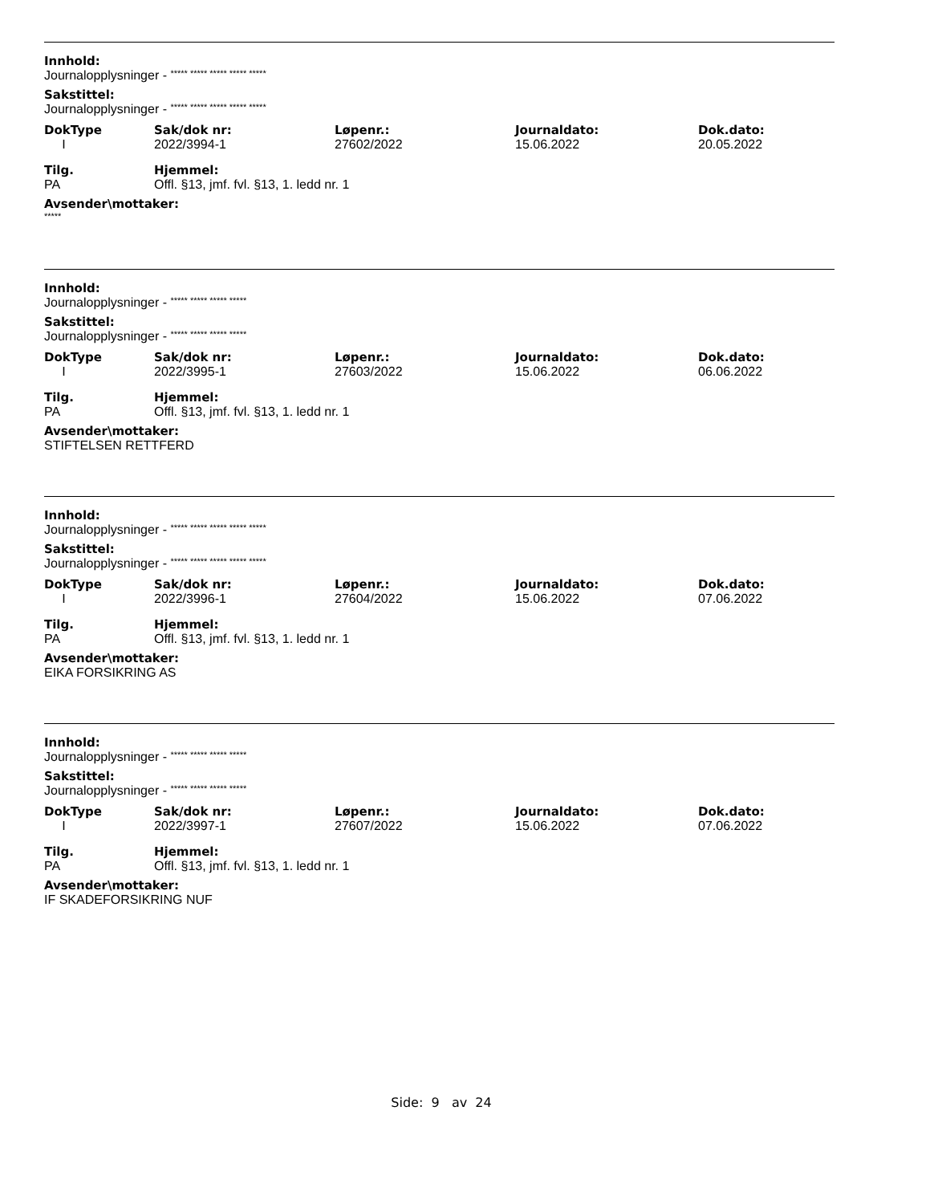Innhold:
Journalopplysninger - ***** ***** ***** ***** *****
Sakstittel:
Journalopplysninger - ***** ***** ***** ***** *****
| DokType | Sak/dok nr: | Løpenr.: | Journaldato: | Dok.dato: |
| --- | --- | --- | --- | --- |
| I | 2022/3994-1 | 27602/2022 | 15.06.2022 | 20.05.2022 |
| Tilg. | Hjemmel: |
| --- | --- |
| PA | Offl. §13, jmf. fvl. §13, 1. ledd nr. 1 |
Avsender\mottaker:
*****
Innhold:
Journalopplysninger - ***** ***** ***** *****
Sakstittel:
Journalopplysninger - ***** ***** ***** *****
| DokType | Sak/dok nr: | Løpenr.: | Journaldato: | Dok.dato: |
| --- | --- | --- | --- | --- |
| I | 2022/3995-1 | 27603/2022 | 15.06.2022 | 06.06.2022 |
| Tilg. | Hjemmel: |
| --- | --- |
| PA | Offl. §13, jmf. fvl. §13, 1. ledd nr. 1 |
Avsender\mottaker:
STIFTELSEN RETTFERD
Innhold:
Journalopplysninger - ***** ***** ***** ***** *****
Sakstittel:
Journalopplysninger - ***** ***** ***** ***** *****
| DokType | Sak/dok nr: | Løpenr.: | Journaldato: | Dok.dato: |
| --- | --- | --- | --- | --- |
| I | 2022/3996-1 | 27604/2022 | 15.06.2022 | 07.06.2022 |
| Tilg. | Hjemmel: |
| --- | --- |
| PA | Offl. §13, jmf. fvl. §13, 1. ledd nr. 1 |
Avsender\mottaker:
EIKA FORSIKRING AS
Innhold:
Journalopplysninger - ***** ***** ***** *****
Sakstittel:
Journalopplysninger - ***** ***** ***** *****
| DokType | Sak/dok nr: | Løpenr.: | Journaldato: | Dok.dato: |
| --- | --- | --- | --- | --- |
| I | 2022/3997-1 | 27607/2022 | 15.06.2022 | 07.06.2022 |
| Tilg. | Hjemmel: |
| --- | --- |
| PA | Offl. §13, jmf. fvl. §13, 1. ledd nr. 1 |
Avsender\mottaker:
IF SKADEFORSIKRING NUF
Side: 9 av 24